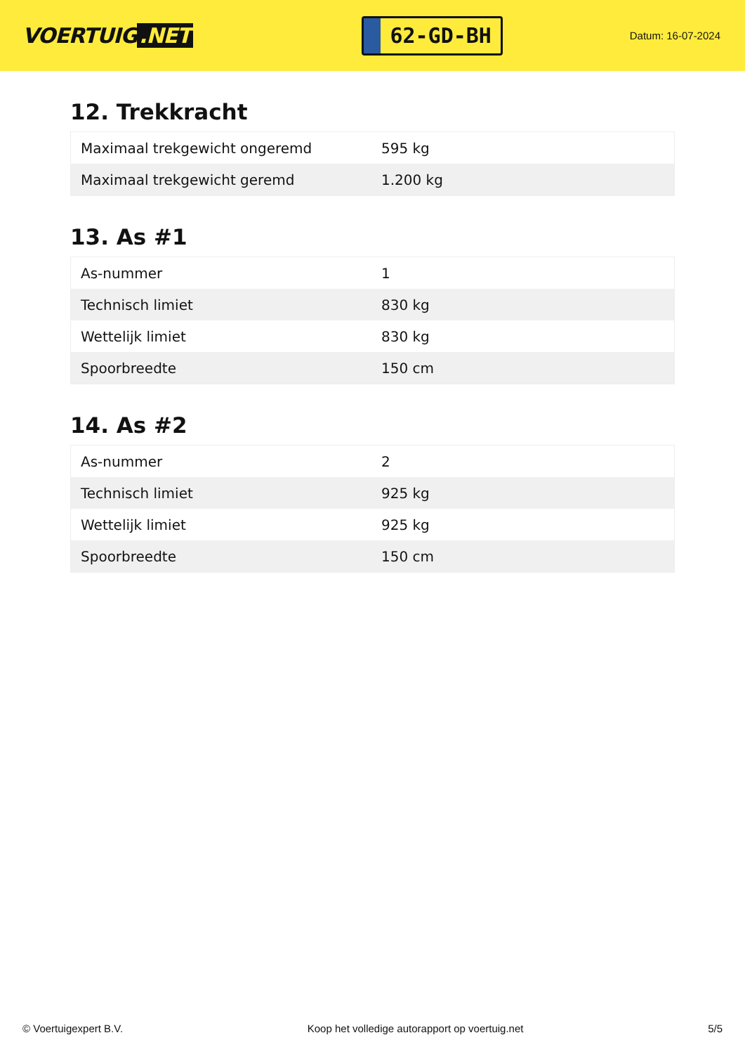VOERTUIG.NET
62-GD-BH
Datum: 16-07-2024
12. Trekkracht
| Maximaal trekgewicht ongeremd | 595 kg |
| Maximaal trekgewicht geremd | 1.200 kg |
13. As #1
| As-nummer | 1 |
| Technisch limiet | 830 kg |
| Wettelijk limiet | 830 kg |
| Spoorbreedte | 150 cm |
14. As #2
| As-nummer | 2 |
| Technisch limiet | 925 kg |
| Wettelijk limiet | 925 kg |
| Spoorbreedte | 150 cm |
© Voertuigexpert B.V. Koop het volledige autorapport op voertuig.net 5/5